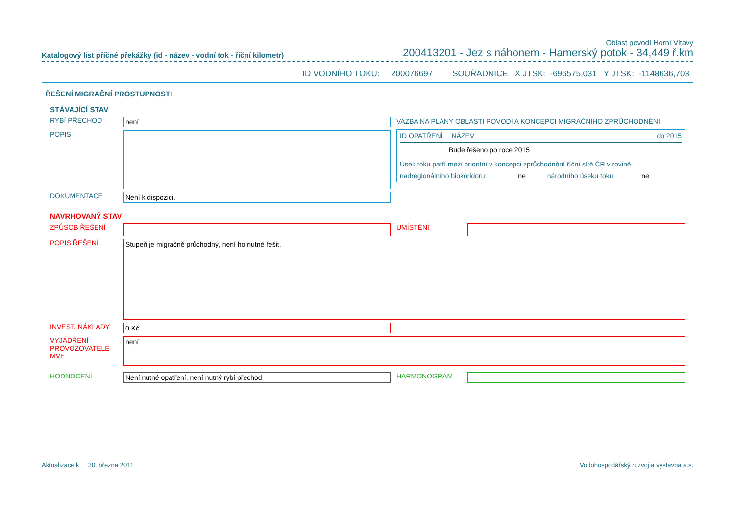Oblast povodí Horní Vltavy
Katalogový list příčné překážky (id - název - vodní tok - říční kilometr) 200413201 - Jez s náhonem - Hamerský potok - 34,449 ř.km
ID VODNÍHO TOKU: 200076697 SOUŘADNICE X JTSK: -696575,031 Y JTSK: -1148636,703
ŘEŠENÍ MIGRAČNÍ PROSTUPNOSTI
STÁVAJÍCÍ STAV
RYBÍ PŘECHOD není
POPIS
DOKUMENTACE Není k dispozici.
VAZBA NA PLÁNY OBLASTI POVODÍ A KONCEPCI MIGRAČNÍHO ZPRŮCHODNĚNÍ
ID OPATŘENÍ NÁZEV do 2015
Bude řešeno po roce 2015
Úsek toku patří mezi prioritní v koncepci zprůchodnění říční sítě ČR v rovině
nadregionálního biokoridoru: ne národního úseku toku: ne
NAVRHOVANÝ STAV
ZPŮSOB ŘEŠENÍ UMÍSTĚNÍ
POPIS ŘEŠENÍ
Stupeň je migračně průchodný, není ho nutné řešit.
INVEST. NÁKLADY 0 Kč
VYJÁDŘENÍ PROVOZOVATELE MVE
není
HODNOCENÍ Není nutné opatření, není nutný rybí přechod HARMONOGRAM
Aktualizace k 30. března 2011 Vodohospodářský rozvoj a výstavba a.s.